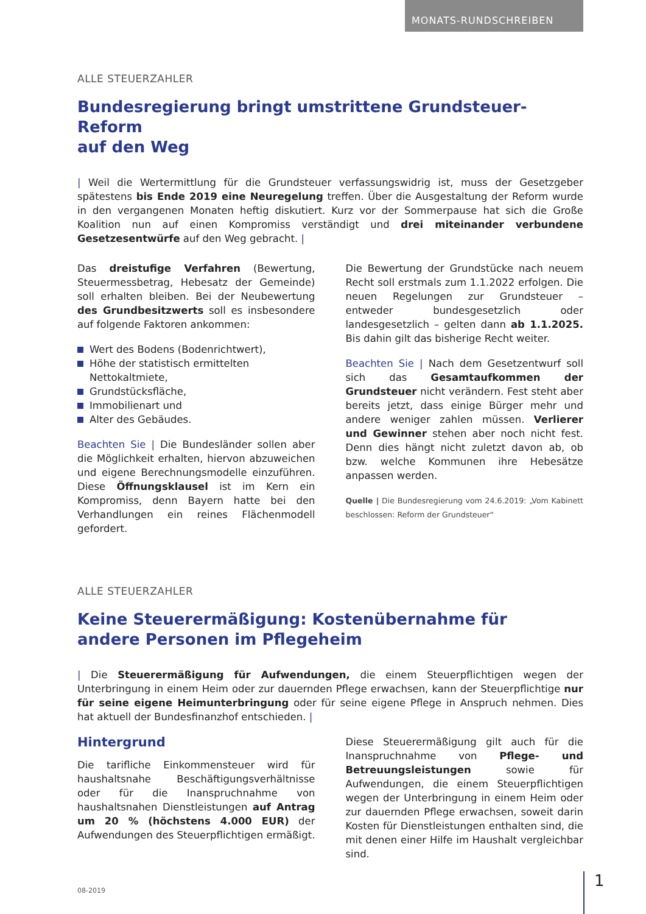MONATS-RUNDSCHREIBEN
ALLE STEUERZAHLER
Bundesregierung bringt umstrittene Grundsteuer-Reform
auf den Weg
| Weil die Wertermittlung für die Grundsteuer verfassungswidrig ist, muss der Gesetzgeber spätestens bis Ende 2019 eine Neuregelung treffen. Über die Ausgestaltung der Reform wurde in den vergangenen Monaten heftig diskutiert. Kurz vor der Sommerpause hat sich die Große Koalition nun auf einen Kompromiss verständigt und drei miteinander verbundene Gesetzesentwürfe auf den Weg gebracht. |
Das dreistufige Verfahren (Bewertung, Steuermessbetrag, Hebesatz der Gemeinde) soll erhalten bleiben. Bei der Neubewertung des Grundbesitzwerts soll es insbesondere auf folgende Faktoren ankommen:
Wert des Bodens (Bodenrichtwert),
Höhe der statistisch ermittelten Nettokaltmiete,
Grundstücksfläche,
Immobilienart und
Alter des Gebäudes.
Beachten Sie | Die Bundesländer sollen aber die Möglichkeit erhalten, hiervon abzuweichen und eigene Berechnungsmodelle einzuführen. Diese Öffnungsklausel ist im Kern ein Kompromiss, denn Bayern hatte bei den Verhandlungen ein reines Flächenmodell gefordert.
Die Bewertung der Grundstücke nach neuem Recht soll erstmals zum 1.1.2022 erfolgen. Die neuen Regelungen zur Grundsteuer – entweder bundesgesetzlich oder landesgesetzlich – gelten dann ab 1.1.2025. Bis dahin gilt das bisherige Recht weiter.
Beachten Sie | Nach dem Gesetzentwurf soll sich das Gesamtaufkommen der Grundsteuer nicht verändern. Fest steht aber bereits jetzt, dass einige Bürger mehr und andere weniger zahlen müssen. Verlierer und Gewinner stehen aber noch nicht fest. Denn dies hängt nicht zuletzt davon ab, ob bzw. welche Kommunen ihre Hebesätze anpassen werden.
Quelle | Die Bundesregierung vom 24.6.2019: „Vom Kabinett beschlossen: Reform der Grundsteuer“
ALLE STEUERZAHLER
Keine Steuerermäßigung: Kostenübernahme für
andere Personen im Pflegeheim
| Die Steuerermäßigung für Aufwendungen, die einem Steuerpflichtigen wegen der Unterbringung in einem Heim oder zur dauernden Pflege erwachsen, kann der Steuerpflichtige nur für seine eigene Heimunterbringung oder für seine eigene Pflege in Anspruch nehmen. Dies hat aktuell der Bundesfinanzhof entschieden. |
Hintergrund
Die tarifliche Einkommensteuer wird für haushaltsnahe Beschäftigungsverhältnisse oder für die Inanspruchnahme von haushaltsnahen Dienstleistungen auf Antrag um 20 % (höchstens 4.000 EUR) der Aufwendungen des Steuerpflichtigen ermäßigt.
Diese Steuerermäßigung gilt auch für die Inanspruchnahme von Pflege- und Betreuungsleistungen sowie für Aufwendungen, die einem Steuerpflichtigen wegen der Unterbringung in einem Heim oder zur dauernden Pflege erwachsen, soweit darin Kosten für Dienstleistungen enthalten sind, die mit denen einer Hilfe im Haushalt vergleichbar sind.
08-2019
1